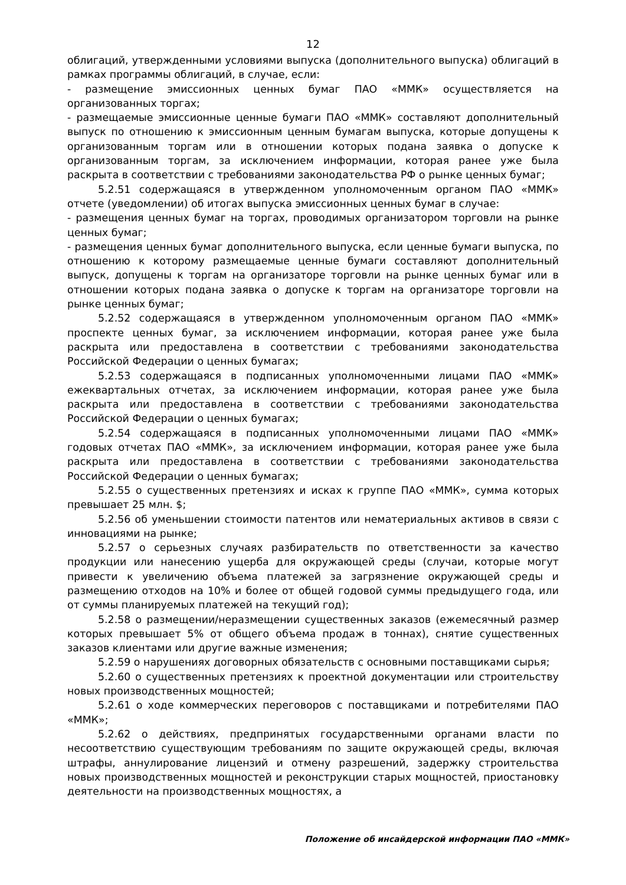12
облигаций, утвержденными условиями выпуска (дополнительного выпуска) облигаций в рамках программы облигаций, в случае, если:
- размещение эмиссионных ценных бумаг ПАО «ММК» осуществляется на организованных торгах;
- размещаемые эмиссионные ценные бумаги ПАО «ММК» составляют дополнительный выпуск по отношению к эмиссионным ценным бумагам выпуска, которые допущены к организованным торгам или в отношении которых подана заявка о допуске к организованным торгам, за исключением информации, которая ранее уже была раскрыта в соответствии с требованиями законодательства РФ о рынке ценных бумаг;
5.2.51 содержащаяся в утвержденном уполномоченным органом ПАО «ММК» отчете (уведомлении) об итогах выпуска эмиссионных ценных бумаг в случае:
- размещения ценных бумаг на торгах, проводимых организатором торговли на рынке ценных бумаг;
- размещения ценных бумаг дополнительного выпуска, если ценные бумаги выпуска, по отношению к которому размещаемые ценные бумаги составляют дополнительный выпуск, допущены к торгам на организаторе торговли на рынке ценных бумаг или в отношении которых подана заявка о допуске к торгам на организаторе торговли на рынке ценных бумаг;
5.2.52 содержащаяся в утвержденном уполномоченным органом ПАО «ММК» проспекте ценных бумаг, за исключением информации, которая ранее уже была раскрыта или предоставлена в соответствии с требованиями законодательства Российской Федерации о ценных бумагах;
5.2.53 содержащаяся в подписанных уполномоченными лицами ПАО «ММК» ежеквартальных отчетах, за исключением информации, которая ранее уже была раскрыта или предоставлена в соответствии с требованиями законодательства Российской Федерации о ценных бумагах;
5.2.54 содержащаяся в подписанных уполномоченными лицами ПАО «ММК» годовых отчетах ПАО «ММК», за исключением информации, которая ранее уже была раскрыта или предоставлена в соответствии с требованиями законодательства Российской Федерации о ценных бумагах;
5.2.55 о существенных претензиях и исках к группе ПАО «ММК», сумма которых превышает 25 млн. $;
5.2.56 об уменьшении стоимости патентов или нематериальных активов в связи с инновациями на рынке;
5.2.57 о серьезных случаях разбирательств по ответственности за качество продукции или нанесению ущерба для окружающей среды (случаи, которые могут привести к увеличению объема платежей за загрязнение окружающей среды и размещению отходов на 10% и более от общей годовой суммы предыдущего года, или от суммы планируемых платежей на текущий год);
5.2.58 о размещении/неразмещении существенных заказов (ежемесячный размер которых превышает 5% от общего объема продаж в тоннах), снятие существенных заказов клиентами или другие важные изменения;
5.2.59 о нарушениях договорных обязательств с основными поставщиками сырья;
5.2.60 о существенных претензиях к проектной документации или строительству новых производственных мощностей;
5.2.61 о ходе коммерческих переговоров с поставщиками и потребителями ПАО «ММК»;
5.2.62 о действиях, предпринятых государственными органами власти по несоответствию существующим требованиям по защите окружающей среды, включая штрафы, аннулирование лицензий и отмену разрешений, задержку строительства новых производственных мощностей и реконструкции старых мощностей, приостановку деятельности на производственных мощностях, а
Положение об инсайдерской информации ПАО «ММК»